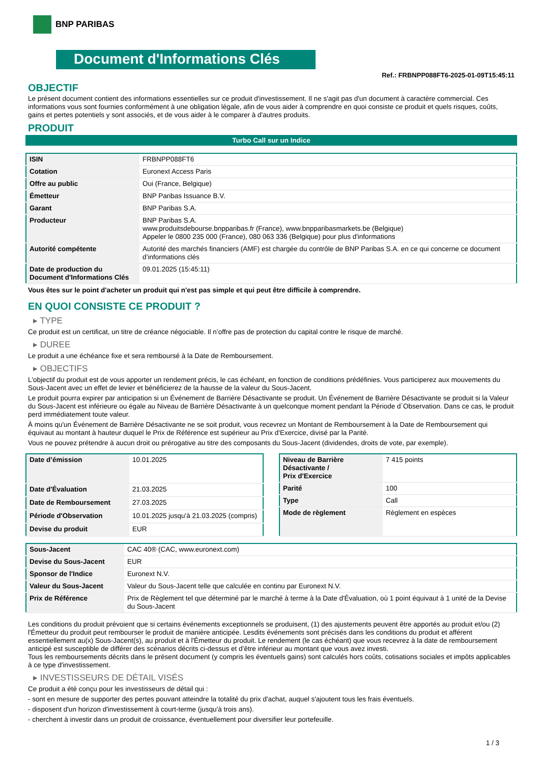BNP PARIBAS
Document d'Informations Clés
Ref.: FRBNPP088FT6-2025-01-09T15:45:11
OBJECTIF
Le présent document contient des informations essentielles sur ce produit d'investissement. Il ne s'agit pas d'un document à caractère commercial. Ces informations vous sont fournies conformément à une obligation légale, afin de vous aider à comprendre en quoi consiste ce produit et quels risques, coûts, gains et pertes potentiels y sont associés, et de vous aider à le comparer à d'autres produits.
PRODUIT
Turbo Call sur un Indice
| ISIN | FRBNPP088FT6 |
| Cotation | Euronext Access Paris |
| Offre au public | Oui (France, Belgique) |
| Émetteur | BNP Paribas Issuance B.V. |
| Garant | BNP Paribas S.A. |
| Producteur | BNP Paribas S.A. www.produitsdebourse.bnpparibas.fr (France), www.bnpparibasmarkets.be (Belgique) Appeler le 0800 235 000 (France), 080 063 336 (Belgique) pour plus d'informations |
| Autorité compétente | Autorité des marchés financiers (AMF) est chargée du contrôle de BNP Paribas S.A. en ce qui concerne ce document d’informations clés |
| Date de production du Document d'Informations Clés | 09.01.2025 (15:45:11) |
Vous êtes sur le point d'acheter un produit qui n'est pas simple et qui peut être difficile à comprendre.
EN QUOI CONSISTE CE PRODUIT ?
▸ TYPE
Ce produit est un certificat, un titre de créance négociable. Il n’offre pas de protection du capital contre le risque de marché.
▸ DUREE
Le produit a une échéance fixe et sera remboursé à la Date de Remboursement.
▸ OBJECTIFS
L'objectif du produit est de vous apporter un rendement précis, le cas échéant, en fonction de conditions prédéfinies. Vous participerez aux mouvements du Sous-Jacent avec un effet de levier et bénéficierez de la hausse de la valeur du Sous-Jacent.
Le produit pourra expirer par anticipation si un Événement de Barrière Désactivante se produit. Un Événement de Barrière Désactivante se produit si la Valeur du Sous-Jacent est inférieure ou égale au Niveau de Barrière Désactivante à un quelconque moment pendant la Période d´Observation. Dans ce cas, le produit perd immédiatement toute valeur.
À moins qu'un Événement de Barrière Désactivante ne se soit produit, vous recevrez un Montant de Remboursement à la Date de Remboursement qui équivaut au montant à hauteur duquel le Prix de Référence est supérieur au Prix d'Exercice, divisé par la Parité.
Vous ne pouvez prétendre à aucun droit ou prérogative au titre des composants du Sous-Jacent (dividendes, droits de vote, par exemple).
| Date d’émission | 10.01.2025 |
| Date d'Évaluation | 21.03.2025 |
| Date de Remboursement | 27.03.2025 |
| Période d'Observation | 10.01.2025 jusqu'à 21.03.2025 (compris) |
| Devise du produit | EUR |
| Niveau de Barrière Désactivante / Prix d'Exercice | 7 415 points |
| Parité | 100 |
| Type | Call |
| Mode de règlement | Règlement en espèces |
| Sous-Jacent | CAC 40® (CAC, www.euronext.com) |
| Devise du Sous-Jacent | EUR |
| Sponsor de l'Indice | Euronext N.V. |
| Valeur du Sous-Jacent | Valeur du Sous-Jacent telle que calculée en continu par Euronext N.V. |
| Prix de Référence | Prix de Règlement tel que déterminé par le marché à terme à la Date d'Évaluation, où 1 point équivaut à 1 unité de la Devise du Sous-Jacent |
Les conditions du produit prévoient que si certains événements exceptionnels se produisent, (1) des ajustements peuvent être apportés au produit et/ou (2) l'Émetteur du produit peut rembourser le produit de manière anticipée. Lesdits événements sont précisés dans les conditions du produit et afférent essentiellement au(x) Sous-Jacent(s), au produit et à l'Émetteur du produit. Le rendement (le cas échéant) que vous recevrez à la date de remboursement anticipé est susceptible de différer des scénarios décrits ci-dessus et d’être inférieur au montant que vous avez investi.
Tous les remboursements décrits dans le présent document (y compris les éventuels gains) sont calculés hors coûts, cotisations sociales et impôts applicables à ce type d'investissement.
▸ INVESTISSEURS DE DÉTAIL VISÉS
Ce produit a été conçu pour les investisseurs de détail qui :
- sont en mesure de supporter des pertes pouvant atteindre la totalité du prix d'achat, auquel s'ajoutent tous les frais éventuels.
- disposent d'un horizon d'investissement à court-terme (jusqu'à trois ans).
- cherchent à investir dans un produit de croissance, éventuellement pour diversifier leur portefeuille.
1 / 3